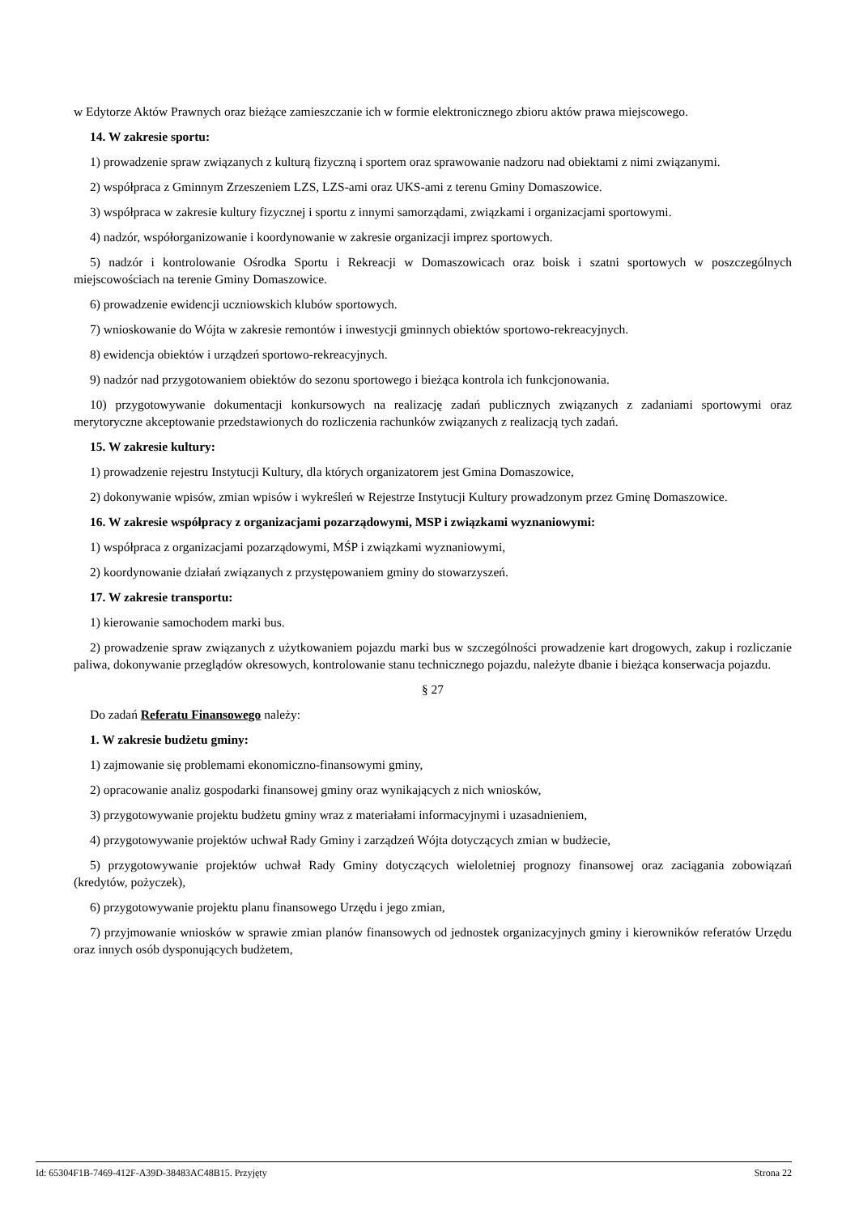w Edytorze Aktów Prawnych oraz bieżące zamieszczanie ich w formie elektronicznego zbioru aktów prawa miejscowego.
14. W zakresie sportu:
1) prowadzenie spraw związanych z kulturą fizyczną i sportem oraz sprawowanie nadzoru nad obiektami z nimi związanymi.
2) współpraca z Gminnym Zrzeszeniem LZS, LZS-ami oraz UKS-ami z terenu Gminy Domaszowice.
3) współpraca w zakresie kultury fizycznej i sportu z innymi samorządami, związkami i organizacjami sportowymi.
4) nadzór, współorganizowanie i koordynowanie w zakresie organizacji imprez sportowych.
5) nadzór i kontrolowanie Ośrodka Sportu i Rekreacji w Domaszowicach oraz boisk i szatni sportowych w poszczególnych miejscowościach na terenie Gminy Domaszowice.
6) prowadzenie ewidencji uczniowskich klubów sportowych.
7) wnioskowanie do Wójta w zakresie remontów i inwestycji gminnych obiektów sportowo-rekreacyjnych.
8) ewidencja obiektów i urządzeń sportowo-rekreacyjnych.
9) nadzór nad przygotowaniem obiektów do sezonu sportowego i bieżąca kontrola ich funkcjonowania.
10) przygotowywanie dokumentacji konkursowych na realizację zadań publicznych związanych z zadaniami sportowymi oraz merytoryczne akceptowanie przedstawionych do rozliczenia rachunków związanych z realizacją tych zadań.
15. W zakresie kultury:
1) prowadzenie rejestru Instytucji Kultury, dla których organizatorem jest Gmina Domaszowice,
2) dokonywanie wpisów, zmian wpisów i wykreśleń w Rejestrze Instytucji Kultury prowadzonym przez Gminę Domaszowice.
16. W zakresie współpracy z organizacjami pozarządowymi, MSP i związkami wyznaniowymi:
1) współpraca z organizacjami pozarządowymi, MŚP i związkami wyznaniowymi,
2) koordynowanie działań związanych z przystępowaniem gminy do stowarzyszeń.
17. W zakresie transportu:
1) kierowanie samochodem marki bus.
2) prowadzenie spraw związanych z użytkowaniem pojazdu marki bus w szczególności prowadzenie kart drogowych, zakup i rozliczanie paliwa, dokonywanie przeglądów okresowych, kontrolowanie stanu technicznego pojazdu, należyte dbanie i bieżąca konserwacja pojazdu.
§ 27
Do zadań Referatu Finansowego należy:
1. W zakresie budżetu gminy:
1) zajmowanie się problemami ekonomiczno-finansowymi gminy,
2) opracowanie analiz gospodarki finansowej gminy oraz wynikających z nich wniosków,
3) przygotowywanie projektu budżetu gminy wraz z materiałami informacyjnymi i uzasadnieniem,
4) przygotowywanie projektów uchwał Rady Gminy i zarządzeń Wójta dotyczących zmian w budżecie,
5) przygotowywanie projektów uchwał Rady Gminy dotyczących wieloletniej prognozy finansowej oraz zaciągania zobowiązań (kredytów, pożyczek),
6) przygotowywanie projektu planu finansowego Urzędu i jego zmian,
7) przyjmowanie wniosków w sprawie zmian planów finansowych od jednostek organizacyjnych gminy i kierowników referatów Urzędu oraz innych osób dysponujących budżetem,
Id: 65304F1B-7469-412F-A39D-38483AC48B15. Przyjęty Strona 22